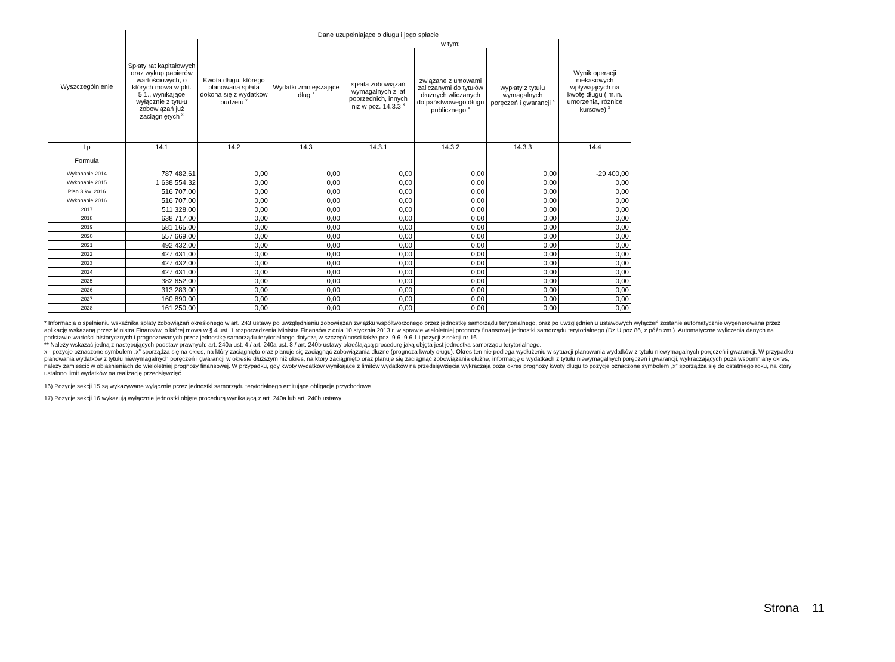| Wyszczególnienie | Dane uzupełniające o długu i jego spłacie | | | | | | |
| --- | --- | --- | --- | --- | --- | --- | --- |
| | Spłaty rat kapitałowych oraz wykup papierów wartościowych, o których mowa w pkt. 5.1., wynikające wyłącznie z tytułu zobowiązań już zaciągniętych <sup>x</sup> | Kwota długu, którego planowana spłata dokona się z wydatków budżetu <sup>x</sup> | Wydatki zmniejszające dług <sup>x</sup> | w tym: | | | Wynik operacji niekasowych wpływających na kwotę długu ( m.in. umorzenia, różnice kursowe) <sup>x</sup> |
| | | | | spłata zobowiązań wymagalnych z lat poprzednich, innych niż w poz. 14.3.3 <sup>x</sup> | związane z umowami zaliczanymi do tytułów dłużnych wliczanych do państwowego długu publicznego <sup>x</sup> | wypłaty z tytułu wymagalnych poręczeń i gwarancji <sup>x</sup> | |
| Lp | 14.1 | 14.2 | 14.3 | 14.3.1 | 14.3.2 | 14.3.3 | 14.4 |
| Formuła | | | | | | | |
| Wykonanie 2014 | 787 482,61 | 0,00 | 0,00 | 0,00 | 0,00 | 0,00 | -29 400,00 |
| Wykonanie 2015 | 1 638 554,32 | 0,00 | 0,00 | 0,00 | 0,00 | 0,00 | 0,00 |
| Plan 3 kw. 2016 | 516 707,00 | 0,00 | 0,00 | 0,00 | 0,00 | 0,00 | 0,00 |
| Wykonanie 2016 | 516 707,00 | 0,00 | 0,00 | 0,00 | 0,00 | 0,00 | 0,00 |
| 2017 | 511 328,00 | 0,00 | 0,00 | 0,00 | 0,00 | 0,00 | 0,00 |
| 2018 | 638 717,00 | 0,00 | 0,00 | 0,00 | 0,00 | 0,00 | 0,00 |
| 2019 | 581 165,00 | 0,00 | 0,00 | 0,00 | 0,00 | 0,00 | 0,00 |
| 2020 | 557 669,00 | 0,00 | 0,00 | 0,00 | 0,00 | 0,00 | 0,00 |
| 2021 | 492 432,00 | 0,00 | 0,00 | 0,00 | 0,00 | 0,00 | 0,00 |
| 2022 | 427 431,00 | 0,00 | 0,00 | 0,00 | 0,00 | 0,00 | 0,00 |
| 2023 | 427 432,00 | 0,00 | 0,00 | 0,00 | 0,00 | 0,00 | 0,00 |
| 2024 | 427 431,00 | 0,00 | 0,00 | 0,00 | 0,00 | 0,00 | 0,00 |
| 2025 | 382 652,00 | 0,00 | 0,00 | 0,00 | 0,00 | 0,00 | 0,00 |
| 2026 | 313 283,00 | 0,00 | 0,00 | 0,00 | 0,00 | 0,00 | 0,00 |
| 2027 | 160 890,00 | 0,00 | 0,00 | 0,00 | 0,00 | 0,00 | 0,00 |
| 2028 | 161 250,00 | 0,00 | 0,00 | 0,00 | 0,00 | 0,00 | 0,00 |
* Informacja o spełnieniu wskaźnika spłaty zobowiązań określonego w art. 243 ustawy po uwzględnieniu zobowiązań związku współtworzonego przez jednostkę samorządu terytorialnego, oraz po uwzględnieniu ustawowych wyłączeń zostanie automatycznie wygenerowana przez aplikację wskazaną przez Ministra Finansów, o której mowa w § 4 ust. 1 rozporządzenia Ministra Finansów z dnia 10 stycznia 2013 r. w sprawie wieloletniej prognozy finansowej jednostki samorządu terytorialnego (Dz U poz 86, z późn zm ). Automatyczne wyliczenia danych na podstawie wartości historycznych i prognozowanych przez jednostkę samorządu terytorialnego dotyczą w szczególności także poz. 9.6.-9.6.1 i pozycji z sekcji nr 16.
** Należy wskazać jedną z następujących podstaw prawnych: art. 240a ust. 4 / art. 240a ust. 8 / art. 240b ustawy określającą procedurę jaką objęta jest jednostka samorządu terytorialnego.
x - pozycje oznaczone symbolem „x” sporządza się na okres, na który zaciągnięto oraz planuje się zaciągnąć zobowiązania dłużne (prognoza kwoty długu). Okres ten nie podlega wydłużeniu w sytuacji planowania wydatków z tytułu niewymagalnych poręczeń i gwarancji. W przypadku planowania wydatków z tytułu niewymagalnych poręczeń i gwarancji w okresie dłuższym niż okres, na który zaciągnięto oraz planuje się zaciągnąć zobowiązania dłużne, informację o wydatkach z tytułu niewymagalnych poręczeń i gwarancji, wykraczających poza wspomniany okres, należy zamieścić w objaśnieniach do wieloletniej prognozy finansowej. W przypadku, gdy kwoty wydatków wynikające z limitów wydatków na przedsięwzięcia wykraczają poza okres prognozy kwoty długu to pozycje oznaczone symbolem „x” sporządza się do ostatniego roku, na który ustalono limit wydatków na realizację przedsięwzięć
16) Pozycje sekcji 15 są wykazywane wyłącznie przez jednostki samorządu terytorialnego emitujące obligacje przychodowe.
17) Pozycje sekcji 16 wykazują wyłącznie jednostki objęte procedurą wynikającą z art. 240a lub art. 240b ustawy
Strona 11